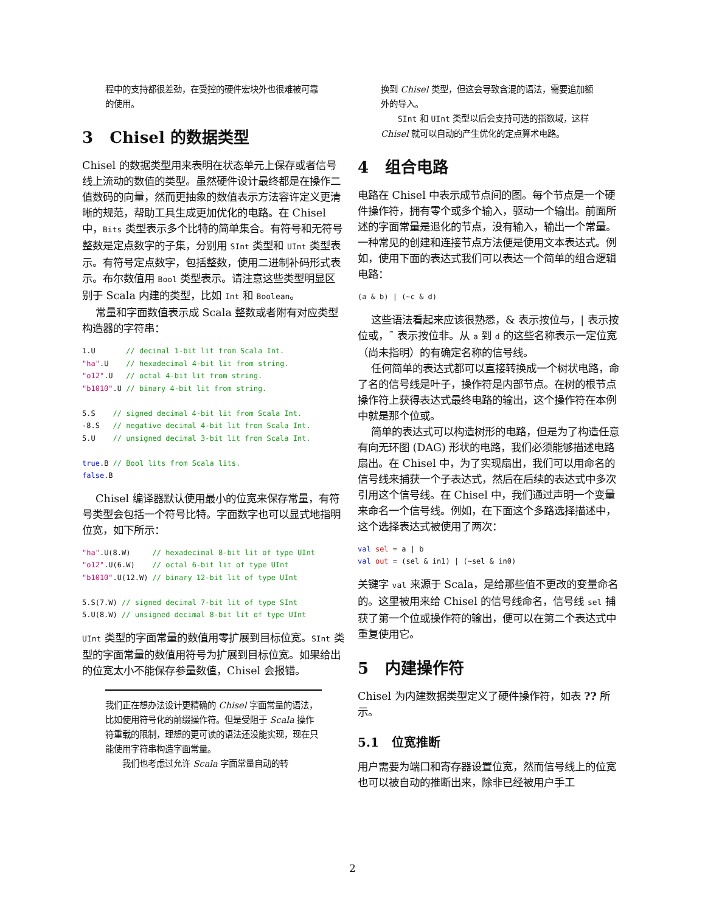程中的支持都很差劲，在受控的硬件宏块外也很难被可靠的使用。
3 Chisel 的数据类型
Chisel 的数据类型用来表明在状态单元上保存或者信号线上流动的数值的类型。虽然硬件设计最终都是在操作二值数码的向量，然而更抽象的数值表示方法容许定义更清晰的规范，帮助工具生成更加优化的电路。在 Chisel 中，Bits 类型表示多个比特的简单集合。有符号和无符号整数是定点数字的子集，分别用 SInt 类型和 UInt 类型表示。有符号定点数字，包括整数，使用二进制补码形式表示。布尔数值用 Bool 类型表示。请注意这些类型明显区别于 Scala 内建的类型，比如 Int 和 Boolean。
常量和字面数值表示成 Scala 整数或者附有对应类型构造器的字符串：
1.U       // decimal 1-bit lit from Scala Int.
"ha".U    // hexadecimal 4-bit lit from string.
"o12".U   // octal 4-bit lit from string.
"b1010".U // binary 4-bit lit from string.

5.S    // signed decimal 4-bit lit from Scala Int.
-8.S   // negative decimal 4-bit lit from Scala Int.
5.U    // unsigned decimal 3-bit lit from Scala Int.

true.B // Bool lits from Scala lits.
false.B
Chisel 编译器默认使用最小的位宽来保存常量，有符号类型会包括一个符号比特。字面数字也可以显式地指明位宽，如下所示：
"ha".U(8.W)     // hexadecimal 8-bit lit of type UInt
"o12".U(6.W)    // octal 6-bit lit of type UInt
"b1010".U(12.W) // binary 12-bit lit of type UInt

5.S(7.W) // signed decimal 7-bit lit of type SInt
5.U(8.W) // unsigned decimal 8-bit lit of type UInt
UInt 类型的字面常量的数值用零扩展到目标位宽。SInt 类型的字面常量的数值用符号为扩展到目标位宽。如果给出的位宽太小不能保存参量数值，Chisel 会报错。
我们正在想办法设计更精确的 Chisel 字面常量的语法，比如使用符号化的前缀操作符。但是受阻于 Scala 操作符重载的限制，理想的更可读的语法还没能实现，现在只能使用字符串构造字面常量。
我们也考虑过允许 Scala 字面常量自动的转
换到 Chisel 类型，但这会导致含混的语法，需要追加额外的导入。
SInt 和 UInt 类型以后会支持可选的指数域，这样 Chisel 就可以自动的产生优化的定点算术电路。
4 组合电路
电路在 Chisel 中表示成节点间的图。每个节点是一个硬件操作符，拥有零个或多个输入，驱动一个输出。前面所述的字面常量是退化的节点，没有输入，输出一个常量。一种常见的创建和连接节点方法便是使用文本表达式。例如，使用下面的表达式我们可以表达一个简单的组合逻辑电路：
(a & b) | (~c & d)
这些语法看起来应该很熟悉，& 表示按位与，| 表示按位或，˜ 表示按位非。从 a 到 d 的这些名称表示一定位宽（尚未指明）的有确定名称的信号线。
任何简单的表达式都可以直接转换成一个树状电路，命了名的信号线是叶子，操作符是内部节点。在树的根节点操作符上获得表达式最终电路的输出，这个操作符在本例中就是那个位或。
简单的表达式可以构造树形的电路，但是为了构造任意有向无环图 (DAG) 形状的电路，我们必须能够描述电路扇出。在 Chisel 中，为了实现扇出，我们可以用命名的信号线来捕获一个子表达式，然后在后续的表达式中多次引用这个信号线。在 Chisel 中，我们通过声明一个变量来命名一个信号线。例如，在下面这个多路选择描述中，这个选择表达式被使用了两次：
val sel = a | b
val out = (sel & in1) | (~sel & in0)
关键字 val 来源于 Scala，是给那些值不更改的变量命名的。这里被用来给 Chisel 的信号线命名，信号线 sel 捕获了第一个位或操作符的输出，便可以在第二个表达式中重复使用它。
5 内建操作符
Chisel 为内建数据类型定义了硬件操作符，如表 ?? 所示。
5.1 位宽推断
用户需要为端口和寄存器设置位宽，然而信号线上的位宽也可以被自动的推断出来，除非已经被用户手工
2